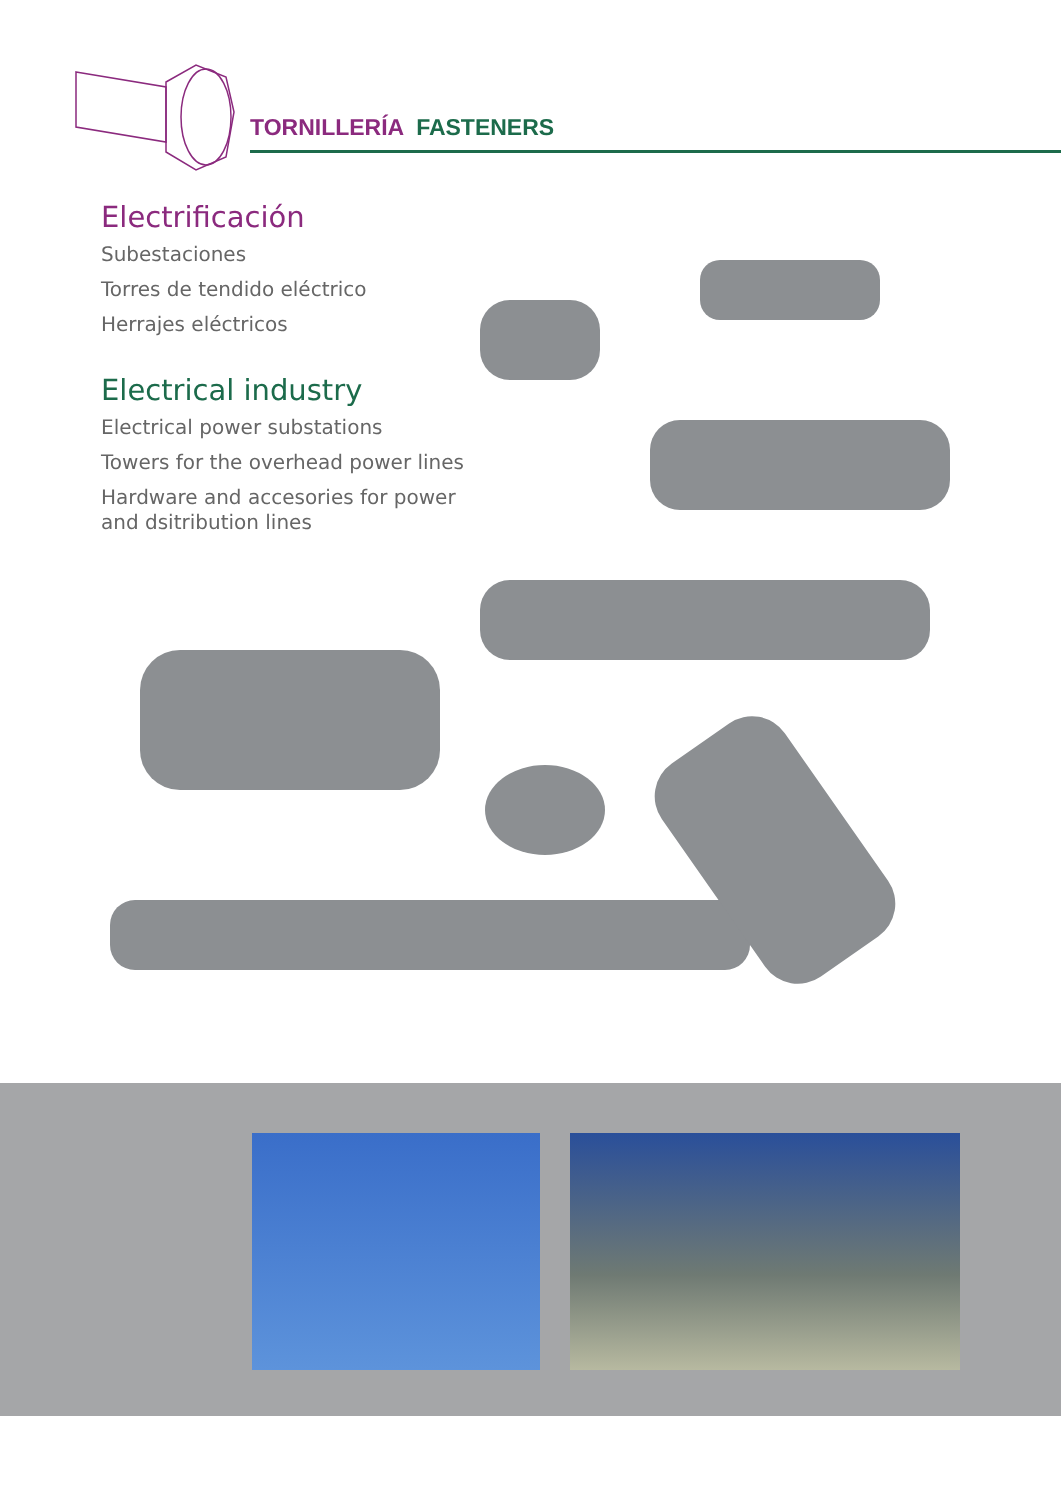TORNILLERÍA FASTENERS
Electrificación
Subestaciones
Torres de tendido eléctrico
Herrajes eléctricos
Electrical industry
Electrical power substations
Towers for the overhead power lines
Hardware and accesories for power and dsitribution lines